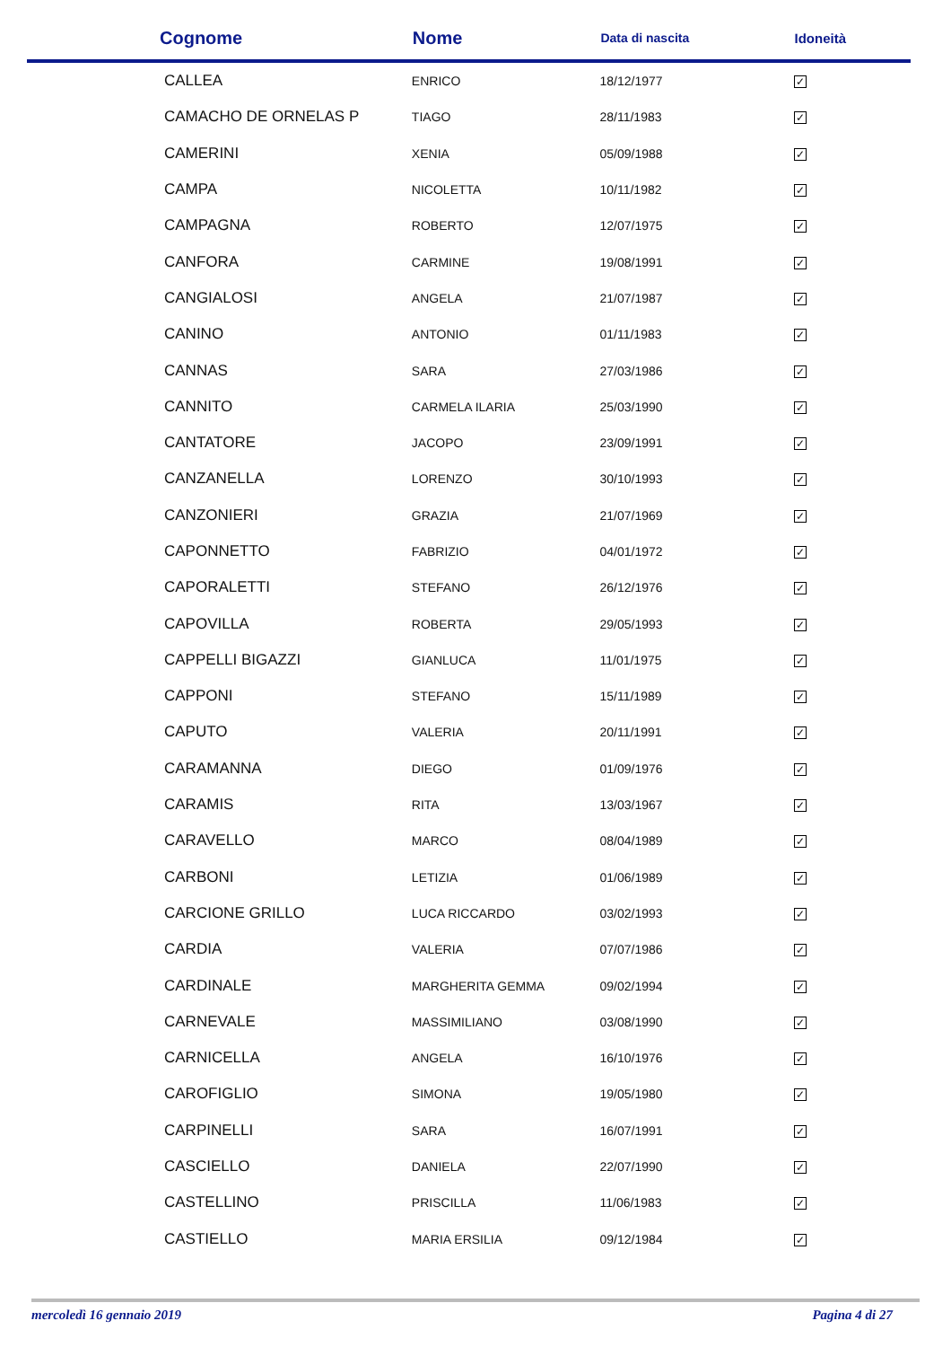| Cognome | Nome | Data di nascita | Idoneità |
| --- | --- | --- | --- |
| CALLEA | ENRICO | 18/12/1977 | ✓ |
| CAMACHO DE ORNELAS P | TIAGO | 28/11/1983 | ✓ |
| CAMERINI | XENIA | 05/09/1988 | ✓ |
| CAMPA | NICOLETTA | 10/11/1982 | ✓ |
| CAMPAGNA | ROBERTO | 12/07/1975 | ✓ |
| CANFORA | CARMINE | 19/08/1991 | ✓ |
| CANGIALOSI | ANGELA | 21/07/1987 | ✓ |
| CANINO | ANTONIO | 01/11/1983 | ✓ |
| CANNAS | SARA | 27/03/1986 | ✓ |
| CANNITO | CARMELA ILARIA | 25/03/1990 | ✓ |
| CANTATORE | JACOPO | 23/09/1991 | ✓ |
| CANZANELLA | LORENZO | 30/10/1993 | ✓ |
| CANZONIERI | GRAZIA | 21/07/1969 | ✓ |
| CAPONNETTO | FABRIZIO | 04/01/1972 | ✓ |
| CAPORALETTI | STEFANO | 26/12/1976 | ✓ |
| CAPOVILLA | ROBERTA | 29/05/1993 | ✓ |
| CAPPELLI BIGAZZI | GIANLUCA | 11/01/1975 | ✓ |
| CAPPONI | STEFANO | 15/11/1989 | ✓ |
| CAPUTO | VALERIA | 20/11/1991 | ✓ |
| CARAMANNA | DIEGO | 01/09/1976 | ✓ |
| CARAMIS | RITA | 13/03/1967 | ✓ |
| CARAVELLO | MARCO | 08/04/1989 | ✓ |
| CARBONI | LETIZIA | 01/06/1989 | ✓ |
| CARCIONE GRILLO | LUCA RICCARDO | 03/02/1993 | ✓ |
| CARDIA | VALERIA | 07/07/1986 | ✓ |
| CARDINALE | MARGHERITA GEMMA | 09/02/1994 | ✓ |
| CARNEVALE | MASSIMILIANO | 03/08/1990 | ✓ |
| CARNICELLA | ANGELA | 16/10/1976 | ✓ |
| CAROFIGLIO | SIMONA | 19/05/1980 | ✓ |
| CARPINELLI | SARA | 16/07/1991 | ✓ |
| CASCIELLO | DANIELA | 22/07/1990 | ✓ |
| CASTELLINO | PRISCILLA | 11/06/1983 | ✓ |
| CASTIELLO | MARIA ERSILIA | 09/12/1984 | ✓ |
mercoledì 16 gennaio 2019 Pagina 4 di 27